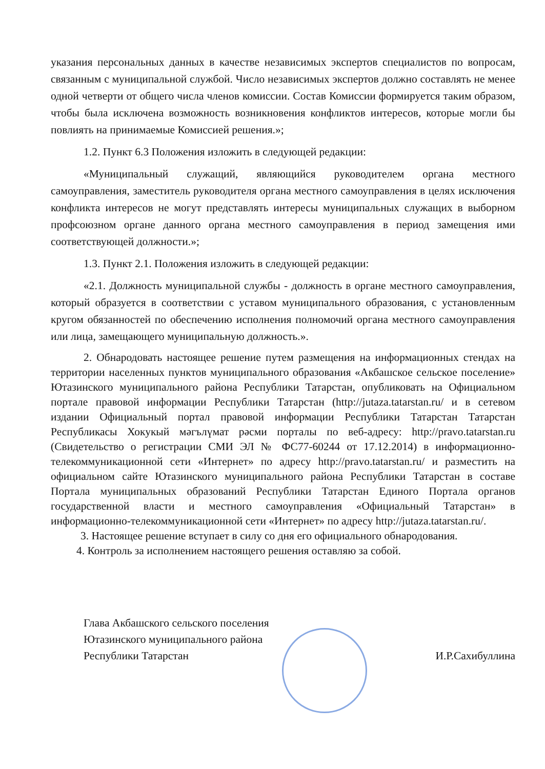указания персональных данных в качестве независимых экспертов специалистов по вопросам, связанным с муниципальной службой. Число независимых экспертов должно составлять не менее одной четверти от общего числа членов комиссии. Состав Комиссии формируется таким образом, чтобы была исключена возможность возникновения конфликтов интересов, которые могли бы повлиять на принимаемые Комиссией решения.»;
1.2. Пункт 6.3 Положения изложить в следующей редакции:
«Муниципальный служащий, являющийся руководителем органа местного самоуправления, заместитель руководителя органа местного самоуправления в целях исключения конфликта интересов не могут представлять интересы муниципальных служащих в выборном профсоюзном органе данного органа местного самоуправления в период замещения ими соответствующей должности.»;
1.3. Пункт 2.1. Положения изложить в следующей редакции:
«2.1. Должность муниципальной службы - должность в органе местного самоуправления, который образуется в соответствии с уставом муниципального образования, с установленным кругом обязанностей по обеспечению исполнения полномочий органа местного самоуправления или лица, замещающего муниципальную должность.».
2. Обнародовать настоящее решение путем размещения на информационных стендах на территории населенных пунктов муниципального образования «Акбашское сельское поселение» Ютазинского муниципального района Республики Татарстан, опубликовать на Официальном портале правовой информации Республики Татарстан (http://jutaza.tatarstan.ru/ и в сетевом издании Официальный портал правовой информации Республики Татарстан Татарстан Республикасы Хокукый мәгълүмат рәсми порталы по веб-адресу: http://pravo.tatarstan.ru (Свидетельство о регистрации СМИ ЭЛ № ФС77-60244 от 17.12.2014) в информационно-телекоммуникационной сети «Интернет» по адресу http://pravo.tatarstan.ru/ и разместить на официальном сайте Ютазинского муниципального района Республики Татарстан в составе Портала муниципальных образований Республики Татарстан Единого Портала органов государственной власти и местного самоуправления «Официальный Татарстан» в информационно-телекоммуникационной сети «Интернет» по адресу http://jutaza.tatarstan.ru/.
3. Настоящее решение вступает в силу со дня его официального обнародования.
4. Контроль за исполнением настоящего решения оставляю за собой.
Глава Акбашского сельского поселения
Ютазинского муниципального района
Республики Татарстан
И.Р.Сахибуллина